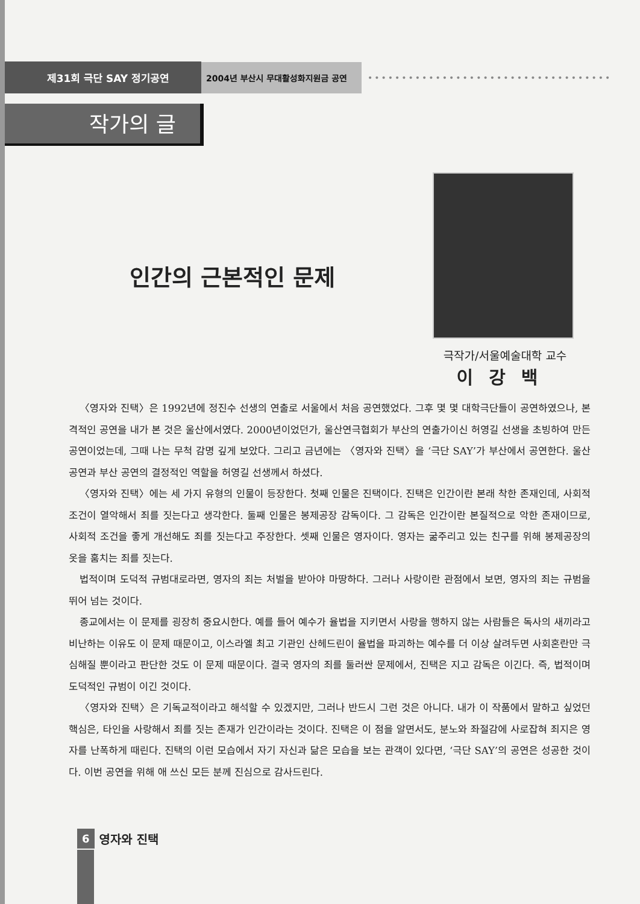제31회 극단 SAY 정기공연
2004년 부산시 무대활성화지원금 공연
••••••••••••••••••••••••••••••••••••
작가의 글
인간의 근본적인 문제
극작가/서울예술대학 교수
이강백
〈영자와 진택〉은 1992년에 정진수 선생의 연출로 서울에서 처음 공연했었다. 그후 몇 몇 대학극단들이 공연하였으나, 본격적인 공연을 내가 본 것은 울산에서였다. 2000년이었던가, 울산연극협회가 부산의 연출가이신 허영길 선생을 초빙하여 만든 공연이었는데, 그때 나는 무척 감명 깊게 보았다. 그리고 금년에는 〈영자와 진택〉을 ‘극단 SAY’가 부산에서 공연한다. 울산 공연과 부산 공연의 결정적인 역할을 허영길 선생께서 하셨다.
〈영자와 진택〉에는 세 가지 유형의 인물이 등장한다. 첫째 인물은 진택이다. 진택은 인간이란 본래 착한 존재인데, 사회적 조건이 열악해서 죄를 짓는다고 생각한다. 둘째 인물은 봉제공장 감독이다. 그 감독은 인간이란 본질적으로 악한 존재이므로, 사회적 조건을 좋게 개선해도 죄를 짓는다고 주장한다. 셋째 인물은 영자이다. 영자는 굶주리고 있는 친구를 위해 봉제공장의 옷을 훔치는 죄를 짓는다.
법적이며 도덕적 규범대로라면, 영자의 죄는 처벌을 받아야 마땅하다. 그러나 사랑이란 관점에서 보면, 영자의 죄는 규범을 뛰어 넘는 것이다.
종교에서는 이 문제를 굉장히 중요시한다. 예를 들어 예수가 율법을 지키면서 사랑을 행하지 않는 사람들은 독사의 새끼라고 비난하는 이유도 이 문제 때문이고, 이스라엘 최고 기관인 산헤드린이 율법을 파괴하는 예수를 더 이상 살려두면 사회혼란만 극심해질 뿐이라고 판단한 것도 이 문제 때문이다. 결국 영자의 죄를 둘러싼 문제에서, 진택은 지고 감독은 이긴다. 즉, 법적이며 도덕적인 규범이 이긴 것이다.
〈영자와 진택〉은 기독교적이라고 해석할 수 있겠지만, 그러나 반드시 그런 것은 아니다. 내가 이 작품에서 말하고 싶었던 핵심은, 타인을 사랑해서 죄를 짓는 존재가 인간이라는 것이다. 진택은 이 점을 알면서도, 분노와 좌절감에 사로잡혀 죄지은 영자를 난폭하게 때린다. 진택의 이런 모습에서 자기 자신과 닮은 모습을 보는 관객이 있다면, ‘극단 SAY’의 공연은 성공한 것이다. 이번 공연을 위해 애 쓰신 모든 분께 진심으로 감사드린다.
6 영자와 진택